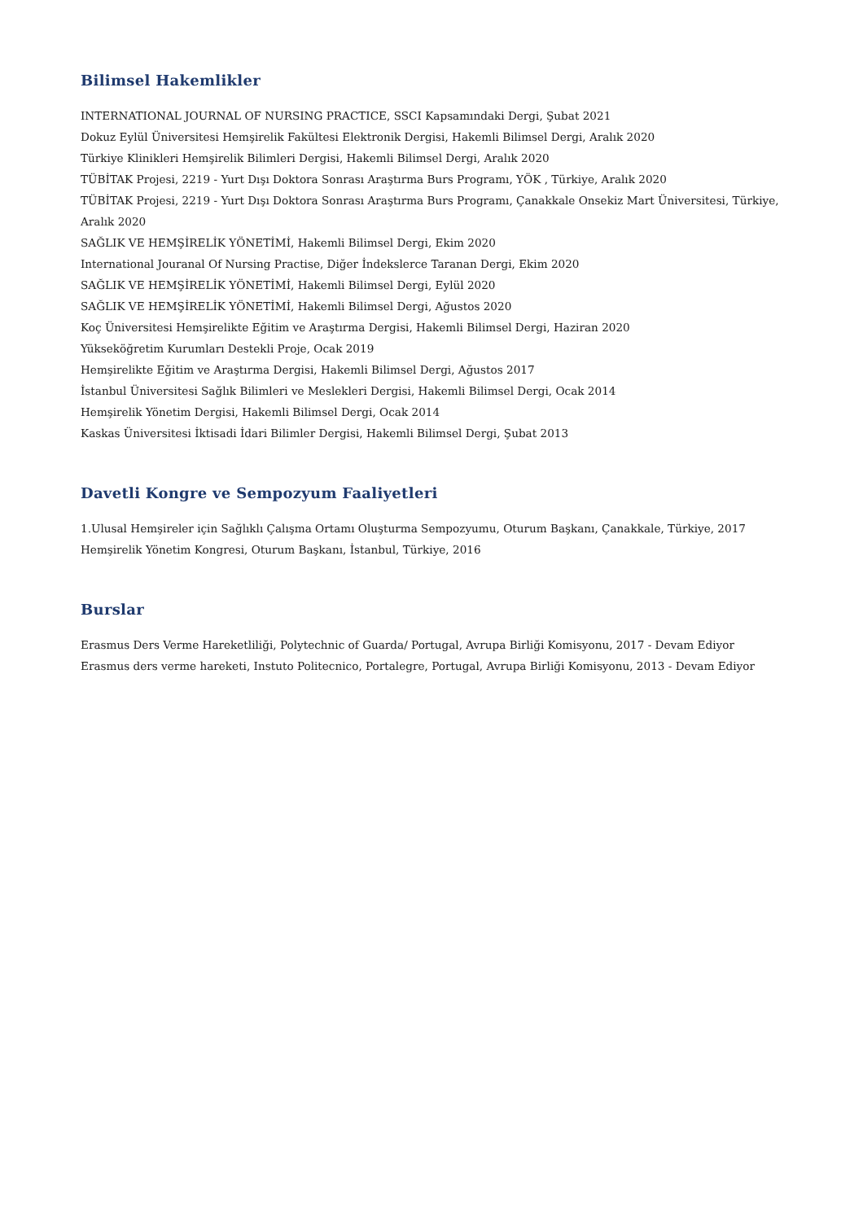Bilimsel Hakemlikler
INTERNATIONAL JOURNAL OF NURSING PRACTICE, SSCI Kapsamındaki Dergi, Şubat 2021
Dokuz Eylül Üniversitesi Hemşirelik Fakültesi Elektronik Dergisi, Hakemli Bilimsel Dergi, Aralık 2020
Türkiye Klinikleri Hemşirelik Bilimleri Dergisi, Hakemli Bilimsel Dergi, Aralık 2020
TÜBİTAK Projesi, 2219 - Yurt Dışı Doktora Sonrası Araştırma Burs Programı, YÖK , Türkiye, Aralık 2020
TÜBİTAK Projesi, 2219 - Yurt Dışı Doktora Sonrası Araştırma Burs Programı, Çanakkale Onsekiz Mart Üniversitesi, Türkiye, Aralık 2020
SAĞLIK VE HEMŞİRELİK YÖNETİMİ, Hakemli Bilimsel Dergi, Ekim 2020
International Jouranal Of Nursing Practise, Diğer İndekslerce Taranan Dergi, Ekim 2020
SAĞLIK VE HEMŞİRELİK YÖNETİMİ, Hakemli Bilimsel Dergi, Eylül 2020
SAĞLIK VE HEMŞİRELİK YÖNETİMİ, Hakemli Bilimsel Dergi, Ağustos 2020
Koç Üniversitesi Hemşirelikte Eğitim ve Araştırma Dergisi, Hakemli Bilimsel Dergi, Haziran 2020
Yükseköğretim Kurumları Destekli Proje, Ocak 2019
Hemşirelikte Eğitim ve Araştırma Dergisi, Hakemli Bilimsel Dergi, Ağustos 2017
İstanbul Üniversitesi Sağlık Bilimleri ve Meslekleri Dergisi, Hakemli Bilimsel Dergi, Ocak 2014
Hemşirelik Yönetim Dergisi, Hakemli Bilimsel Dergi, Ocak 2014
Kaskas Üniversitesi İktisadi İdari Bilimler Dergisi, Hakemli Bilimsel Dergi, Şubat 2013
Davetli Kongre ve Sempozyum Faaliyetleri
1.Ulusal Hemşireler için Sağlıklı Çalışma Ortamı Oluşturma Sempozyumu, Oturum Başkanı, Çanakkale, Türkiye, 2017
Hemşirelik Yönetim Kongresi, Oturum Başkanı, İstanbul, Türkiye, 2016
Burslar
Erasmus Ders Verme Hareketliliği, Polytechnic of Guarda/ Portugal, Avrupa Birliği Komisyonu, 2017 - Devam Ediyor
Erasmus ders verme hareketi, Instuto Politecnico, Portalegre, Portugal, Avrupa Birliği Komisyonu, 2013 - Devam Ediyor